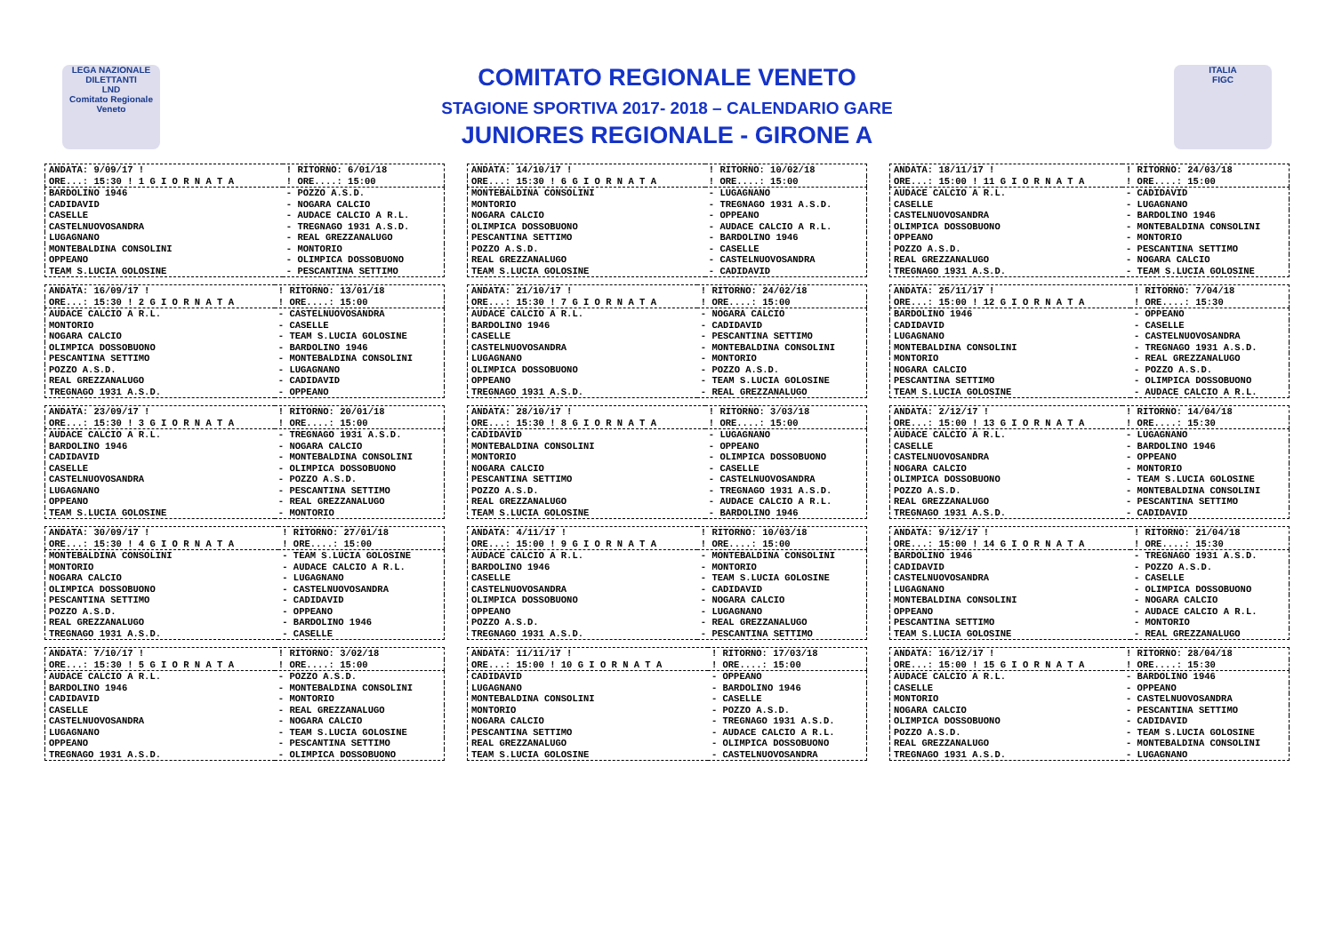LEGA NAZIONALE DILETTANTI
LND
Comitato Regionale Veneto
COMITATO REGIONALE VENETO
STAGIONE SPORTIVA 2017- 2018 – CALENDARIO GARE
JUNIORES REGIONALE - GIRONE A
ITALIA
FIGC
| ANDATA: 9/09/17 ! | ! RITORNO: 6/01/18 |
| ORE...: 15:30 ! 1 G I O R N A T A | ! ORE....: 15:00 |
| BARDOLINO 1946 | - POZZO A.S.D. |
| CADIDAVID | - NOGARA CALCIO |
| CASELLE | - AUDACE CALCIO A R.L. |
| CASTELNUOVOSANDRA | - TREGNAGO 1931 A.S.D. |
| LUGAGNANO | - REAL GREZZANALUGO |
| MONTEBALDINA CONSOLINI | - MONTORIO |
| OPPEANO | - OLIMPICA DOSSOBUONO |
| TEAM S.LUCIA GOLOSINE | - PESCANTINA SETTIMO |
| ANDATA: 16/09/17 ! | ! RITORNO: 13/01/18 |
| ORE...: 15:30 ! 2 G I O R N A T A | ! ORE....: 15:00 |
| AUDACE CALCIO A R.L. | - CASTELNUOVOSANDRA |
| MONTORIO | - CASELLE |
| NOGARA CALCIO | - TEAM S.LUCIA GOLOSINE |
| OLIMPICA DOSSOBUONO | - BARDOLINO 1946 |
| PESCANTINA SETTIMO | - MONTEBALDINA CONSOLINI |
| POZZO A.S.D. | - LUGAGNANO |
| REAL GREZZANALUGO | - CADIDAVID |
| TREGNAGO 1931 A.S.D. | - OPPEANO |
| ANDATA: 23/09/17 ! | ! RITORNO: 20/01/18 |
| ORE...: 15:30 ! 3 G I O R N A T A | ! ORE....: 15:00 |
| AUDACE CALCIO A R.L. | - TREGNAGO 1931 A.S.D. |
| BARDOLINO 1946 | - NOGARA CALCIO |
| CADIDAVID | - MONTEBALDINA CONSOLINI |
| CASELLE | - OLIMPICA DOSSOBUONO |
| CASTELNUOVOSANDRA | - POZZO A.S.D. |
| LUGAGNANO | - PESCANTINA SETTIMO |
| OPPEANO | - REAL GREZZANALUGO |
| TEAM S.LUCIA GOLOSINE | - MONTORIO |
| ANDATA: 30/09/17 ! | ! RITORNO: 27/01/18 |
| ORE...: 15:30 ! 4 G I O R N A T A | ! ORE....: 15:00 |
| MONTEBALDINA CONSOLINI | - TEAM S.LUCIA GOLOSINE |
| MONTORIO | - AUDACE CALCIO A R.L. |
| NOGARA CALCIO | - LUGAGNANO |
| OLIMPICA DOSSOBUONO | - CASTELNUOVOSANDRA |
| PESCANTINA SETTIMO | - CADIDAVID |
| POZZO A.S.D. | - OPPEANO |
| REAL GREZZANALUGO | - BARDOLINO 1946 |
| TREGNAGO 1931 A.S.D. | - CASELLE |
| ANDATA: 7/10/17 ! | ! RITORNO: 3/02/18 |
| ORE...: 15:30 ! 5 G I O R N A T A | ! ORE....: 15:00 |
| AUDACE CALCIO A R.L. | - POZZO A.S.D. |
| BARDOLINO 1946 | - MONTEBALDINA CONSOLINI |
| CADIDAVID | - MONTORIO |
| CASELLE | - REAL GREZZANALUGO |
| CASTELNUOVOSANDRA | - NOGARA CALCIO |
| LUGAGNANO | - TEAM S.LUCIA GOLOSINE |
| OPPEANO | - PESCANTINA SETTIMO |
| TREGNAGO 1931 A.S.D. | - OLIMPICA DOSSOBUONO |
| ANDATA: 14/10/17 ! | ! RITORNO: 10/02/18 |
| ORE...: 15:30 ! 6 G I O R N A T A | ! ORE....: 15:00 |
| MONTEBALDINA CONSOLINI | - LUGAGNANO |
| MONTORIO | - TREGNAGO 1931 A.S.D. |
| NOGARA CALCIO | - OPPEANO |
| OLIMPICA DOSSOBUONO | - AUDACE CALCIO A R.L. |
| PESCANTINA SETTIMO | - BARDOLINO 1946 |
| POZZO A.S.D. | - CASELLE |
| REAL GREZZANALUGO | - CASTELNUOVOSANDRA |
| TEAM S.LUCIA GOLOSINE | - CADIDAVID |
| ANDATA: 21/10/17 ! | ! RITORNO: 24/02/18 |
| ORE...: 15:30 ! 7 G I O R N A T A | ! ORE....: 15:00 |
| AUDACE CALCIO A R.L. | - NOGARA CALCIO |
| BARDOLINO 1946 | - CADIDAVID |
| CASELLE | - PESCANTINA SETTIMO |
| CASTELNUOVOSANDRA | - MONTEBALDINA CONSOLINI |
| LUGAGNANO | - MONTORIO |
| OLIMPICA DOSSOBUONO | - POZZO A.S.D. |
| OPPEANO | - TEAM S.LUCIA GOLOSINE |
| TREGNAGO 1931 A.S.D. | - REAL GREZZANALUGO |
| ANDATA: 28/10/17 ! | ! RITORNO: 3/03/18 |
| ORE...: 15:30 ! 8 G I O R N A T A | ! ORE....: 15:00 |
| CADIDAVID | - LUGAGNANO |
| MONTEBALDINA CONSOLINI | - OPPEANO |
| MONTORIO | - OLIMPICA DOSSOBUONO |
| NOGARA CALCIO | - CASELLE |
| PESCANTINA SETTIMO | - CASTELNUOVOSANDRA |
| POZZO A.S.D. | - TREGNAGO 1931 A.S.D. |
| REAL GREZZANALUGO | - AUDACE CALCIO A R.L. |
| TEAM S.LUCIA GOLOSINE | - BARDOLINO 1946 |
| ANDATA: 4/11/17 ! | ! RITORNO: 10/03/18 |
| ORE...: 15:00 ! 9 G I O R N A T A | ! ORE....: 15:00 |
| AUDACE CALCIO A R.L. | - MONTEBALDINA CONSOLINI |
| BARDOLINO 1946 | - MONTORIO |
| CASELLE | - TEAM S.LUCIA GOLOSINE |
| CASTELNUOVOSANDRA | - CADIDAVID |
| OLIMPICA DOSSOBUONO | - NOGARA CALCIO |
| OPPEANO | - LUGAGNANO |
| POZZO A.S.D. | - REAL GREZZANALUGO |
| TREGNAGO 1931 A.S.D. | - PESCANTINA SETTIMO |
| ANDATA: 11/11/17 ! | ! RITORNO: 17/03/18 |
| ORE...: 15:00 ! 10 G I O R N A T A | ! ORE....: 15:00 |
| CADIDAVID | - OPPEANO |
| LUGAGNANO | - BARDOLINO 1946 |
| MONTEBALDINA CONSOLINI | - CASELLE |
| MONTORIO | - POZZO A.S.D. |
| NOGARA CALCIO | - TREGNAGO 1931 A.S.D. |
| PESCANTINA SETTIMO | - AUDACE CALCIO A R.L. |
| REAL GREZZANALUGO | - OLIMPICA DOSSOBUONO |
| TEAM S.LUCIA GOLOSINE | - CASTELNUOVOSANDRA |
| ANDATA: 18/11/17 ! | ! RITORNO: 24/03/18 |
| ORE...: 15:00 ! 11 G I O R N A T A | ! ORE....: 15:00 |
| AUDACE CALCIO A R.L. | - CADIDAVID |
| CASELLE | - LUGAGNANO |
| CASTELNUOVOSANDRA | - BARDOLINO 1946 |
| OLIMPICA DOSSOBUONO | - MONTEBALDINA CONSOLINI |
| OPPEANO | - MONTORIO |
| POZZO A.S.D. | - PESCANTINA SETTIMO |
| REAL GREZZANALUGO | - NOGARA CALCIO |
| TREGNAGO 1931 A.S.D. | - TEAM S.LUCIA GOLOSINE |
| ANDATA: 25/11/17 ! | ! RITORNO: 7/04/18 |
| ORE...: 15:00 ! 12 G I O R N A T A | ! ORE....: 15:30 |
| BARDOLINO 1946 | - OPPEANO |
| CADIDAVID | - CASELLE |
| LUGAGNANO | - CASTELNUOVOSANDRA |
| MONTEBALDINA CONSOLINI | - TREGNAGO 1931 A.S.D. |
| MONTORIO | - REAL GREZZANALUGO |
| NOGARA CALCIO | - POZZO A.S.D. |
| PESCANTINA SETTIMO | - OLIMPICA DOSSOBUONO |
| TEAM S.LUCIA GOLOSINE | - AUDACE CALCIO A R.L. |
| ANDATA: 2/12/17 ! | ! RITORNO: 14/04/18 |
| ORE...: 15:00 ! 13 G I O R N A T A | ! ORE....: 15:30 |
| AUDACE CALCIO A R.L. | - LUGAGNANO |
| CASELLE | - BARDOLINO 1946 |
| CASTELNUOVOSANDRA | - OPPEANO |
| NOGARA CALCIO | - MONTORIO |
| OLIMPICA DOSSOBUONO | - TEAM S.LUCIA GOLOSINE |
| POZZO A.S.D. | - MONTEBALDINA CONSOLINI |
| REAL GREZZANALUGO | - PESCANTINA SETTIMO |
| TREGNAGO 1931 A.S.D. | - CADIDAVID |
| ANDATA: 9/12/17 ! | ! RITORNO: 21/04/18 |
| ORE...: 15:00 ! 14 G I O R N A T A | ! ORE....: 15:30 |
| BARDOLINO 1946 | - TREGNAGO 1931 A.S.D. |
| CADIDAVID | - POZZO A.S.D. |
| CASTELNUOVOSANDRA | - CASELLE |
| LUGAGNANO | - OLIMPICA DOSSOBUONO |
| MONTEBALDINA CONSOLINI | - NOGARA CALCIO |
| OPPEANO | - AUDACE CALCIO A R.L. |
| PESCANTINA SETTIMO | - MONTORIO |
| TEAM S.LUCIA GOLOSINE | - REAL GREZZANALUGO |
| ANDATA: 16/12/17 ! | ! RITORNO: 28/04/18 |
| ORE...: 15:00 ! 15 G I O R N A T A | ! ORE....: 15:30 |
| AUDACE CALCIO A R.L. | - BARDOLINO 1946 |
| CASELLE | - OPPEANO |
| MONTORIO | - CASTELNUOVOSANDRA |
| NOGARA CALCIO | - PESCANTINA SETTIMO |
| OLIMPICA DOSSOBUONO | - CADIDAVID |
| POZZO A.S.D. | - TEAM S.LUCIA GOLOSINE |
| REAL GREZZANALUGO | - MONTEBALDINA CONSOLINI |
| TREGNAGO 1931 A.S.D. | - LUGAGNANO |